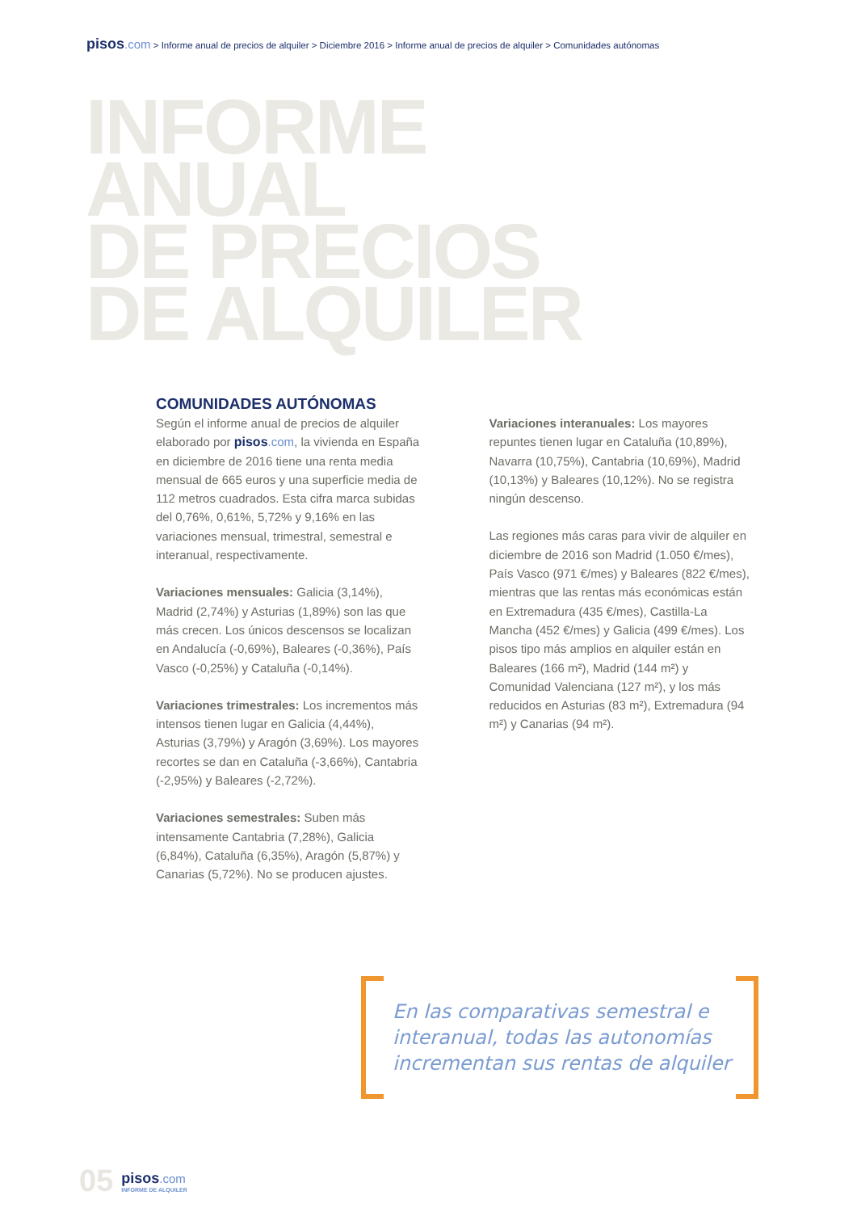pisos.com > Informe anual de precios de alquiler > Diciembre 2016 > Informe anual de precios de alquiler > Comunidades autónomas
INFORME
ANUAL
DE PRECIOS
DE ALQUILER
COMUNIDADES AUTÓNOMAS
Según el informe anual de precios de alquiler elaborado por pisos.com, la vivienda en España en diciembre de 2016 tiene una renta media mensual de 665 euros y una superficie media de 112 metros cuadrados. Esta cifra marca subidas del 0,76%, 0,61%, 5,72% y 9,16% en las variaciones mensual, trimestral, semestral e interanual, respectivamente.
Variaciones mensuales: Galicia (3,14%), Madrid (2,74%) y Asturias (1,89%) son las que más crecen. Los únicos descensos se localizan en Andalucía (-0,69%), Baleares (-0,36%), País Vasco (-0,25%) y Cataluña (-0,14%).
Variaciones trimestrales: Los incrementos más intensos tienen lugar en Galicia (4,44%), Asturias (3,79%) y Aragón (3,69%). Los mayores recortes se dan en Cataluña (-3,66%), Cantabria (-2,95%) y Baleares (-2,72%).
Variaciones semestrales: Suben más intensamente Cantabria (7,28%), Galicia (6,84%), Cataluña (6,35%), Aragón (5,87%) y Canarias (5,72%). No se producen ajustes.
Variaciones interanuales: Los mayores repuntes tienen lugar en Cataluña (10,89%), Navarra (10,75%), Cantabria (10,69%), Madrid (10,13%) y Baleares (10,12%). No se registra ningún descenso.
Las regiones más caras para vivir de alquiler en diciembre de 2016 son Madrid (1.050 €/mes), País Vasco (971 €/mes) y Baleares (822 €/mes), mientras que las rentas más económicas están en Extremadura (435 €/mes), Castilla-La Mancha (452 €/mes) y Galicia (499 €/mes). Los pisos tipo más amplios en alquiler están en Baleares (166 m²), Madrid (144 m²) y Comunidad Valenciana (127 m²), y los más reducidos en Asturias (83 m²), Extremadura (94 m²) y Canarias (94 m²).
En las comparativas semestral e interanual, todas las autonomías incrementan sus rentas de alquiler
05
pisos.com
INFORME DE ALQUILER